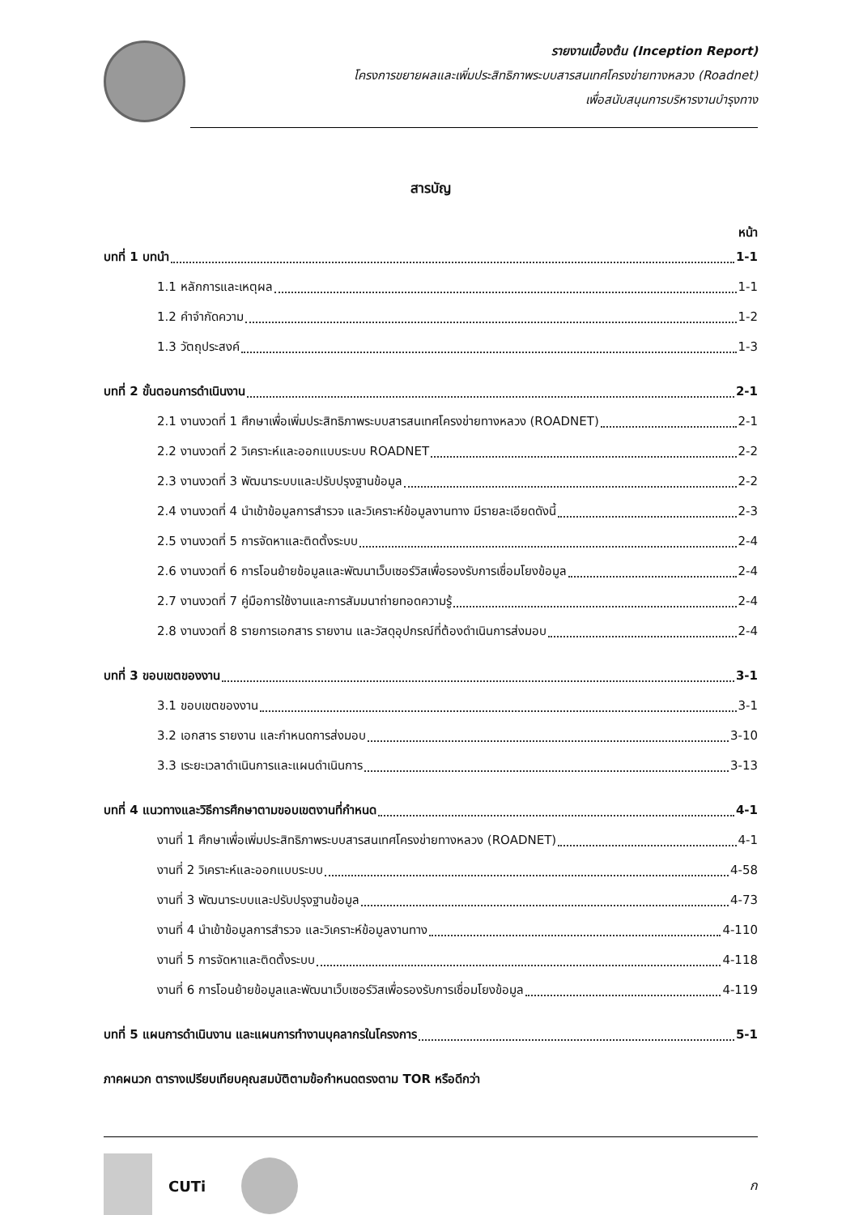รายงานเบื้องต้น (Inception Report)
โครงการขยายผลและเพิ่มประสิทธิภาพระบบสารสนเทศโครงข่ายทางหลวง (Roadnet)
เพื่อสนับสนุนการบริหารงานบำรุงทาง
สารบัญ
หน้า
บทที่ 1 บทนำ 1-1
1.1 หลักการและเหตุผล 1-1
1.2 คำจำกัดความ 1-2
1.3 วัตถุประสงค์ 1-3
บทที่ 2 ขั้นตอนการดำเนินงาน 2-1
2.1 งานงวดที่ 1 ศึกษาเพื่อเพิ่มประสิทธิภาพระบบสารสนเทศโครงข่ายทางหลวง (ROADNET) 2-1
2.2 งานงวดที่ 2 วิเคราะห์และออกแบบระบบ ROADNET 2-2
2.3 งานงวดที่ 3 พัฒนาระบบและปรับปรุงฐานข้อมูล 2-2
2.4 งานงวดที่ 4 นำเข้าข้อมูลการสำรวจ และวิเคราะห์ข้อมูลงานทาง มีรายละเอียดดังนี้ 2-3
2.5 งานงวดที่ 5 การจัดหาและติดตั้งระบบ 2-4
2.6 งานงวดที่ 6 การโอนย้ายข้อมูลและพัฒนาเว็บเซอร์วิสเพื่อรองรับการเชื่อมโยงข้อมูล 2-4
2.7 งานงวดที่ 7 คู่มือการใช้งานและการสัมมนาถ่ายทอดความรู้ 2-4
2.8 งานงวดที่ 8 รายการเอกสาร รายงาน และวัสดุอุปกรณ์ที่ต้องดำเนินการส่งมอบ 2-4
บทที่ 3 ขอบเขตของงาน 3-1
3.1 ขอบเขตของงาน 3-1
3.2 เอกสาร รายงาน และกำหนดการส่งมอบ 3-10
3.3 เระยะเวลาดำเนินการและแผนดำเนินการ 3-13
บทที่ 4 แนวทางและวิธีการศึกษาตามขอบเขตงานที่กำหนด 4-1
งานที่ 1 ศึกษาเพื่อเพิ่มประสิทธิภาพระบบสารสนเทศโครงข่ายทางหลวง (ROADNET) 4-1
งานที่ 2 วิเคราะห์และออกแบบระบบ 4-58
งานที่ 3 พัฒนาระบบและปรับปรุงฐานข้อมูล 4-73
งานที่ 4 นำเข้าข้อมูลการสำรวจ และวิเคราะห์ข้อมูลงานทาง 4-110
งานที่ 5 การจัดหาและติดตั้งระบบ 4-118
งานที่ 6 การโอนย้ายข้อมูลและพัฒนาเว็บเซอร์วิสเพื่อรองรับการเชื่อมโยงข้อมูล 4-119
บทที่ 5 แผนการดำเนินงาน และแผนการทำงานบุคลากรในโครงการ 5-1
ภาคผนวก ตารางเปรียบเทียบคุณสมบัติตามข้อกำหนดตรงตาม TOR หรือดีกว่า
CUTi ก